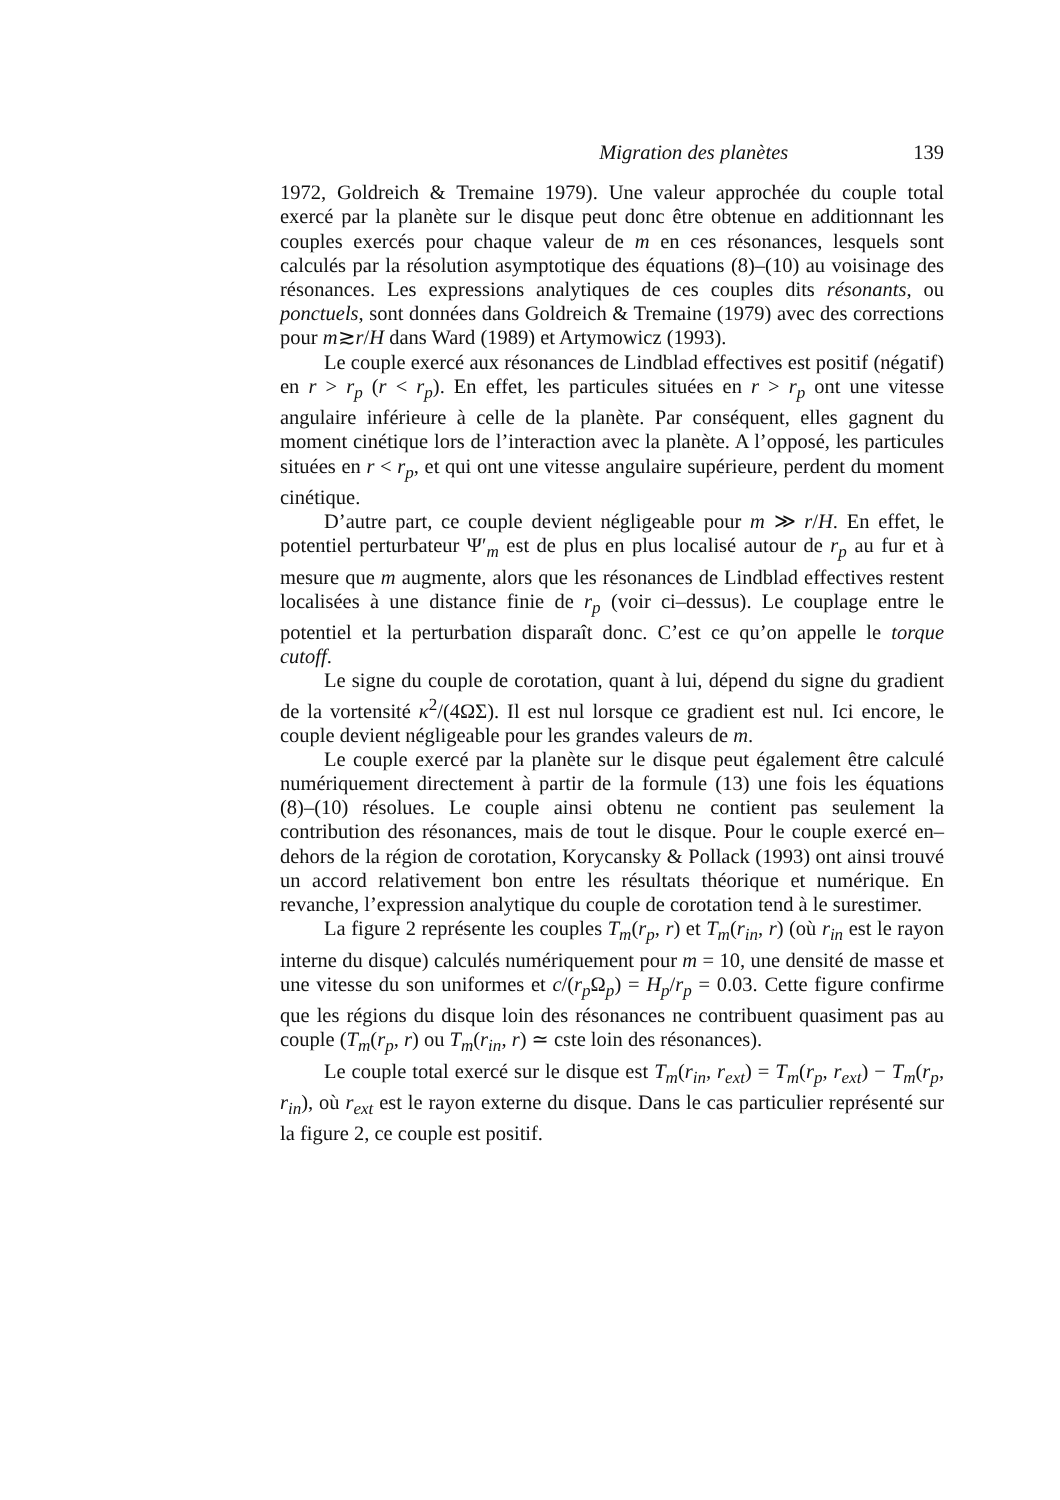Migration des planètes 139
1972, Goldreich & Tremaine 1979). Une valeur approchée du couple total exercé par la planète sur le disque peut donc être obtenue en additionnant les couples exercés pour chaque valeur de m en ces résonances, lesquels sont calculés par la résolution asymptotique des équations (8)–(10) au voisinage des résonances. Les expressions analytiques de ces couples dits résonants, ou ponctuels, sont données dans Goldreich & Tremaine (1979) avec des corrections pour m≳r/H dans Ward (1989) et Artymowicz (1993).
Le couple exercé aux résonances de Lindblad effectives est positif (négatif) en r > r<sub>p</sub> (r < r<sub>p</sub>). En effet, les particules situées en r > r<sub>p</sub> ont une vitesse angulaire inférieure à celle de la planète. Par conséquent, elles gagnent du moment cinétique lors de l’interaction avec la planète. A l’opposé, les particules situées en r < r<sub>p</sub>, et qui ont une vitesse angulaire supérieure, perdent du moment cinétique.
D’autre part, ce couple devient négligeable pour m ≫ r/H. En effet, le potentiel perturbateur Ψ′<sub>m</sub> est de plus en plus localisé autour de r<sub>p</sub> au fur et à mesure que m augmente, alors que les résonances de Lindblad effectives restent localisées à une distance finie de r<sub>p</sub> (voir ci–dessus). Le couplage entre le potentiel et la perturbation disparaît donc. C’est ce qu’on appelle le torque cutoff.
Le signe du couple de corotation, quant à lui, dépend du signe du gradient de la vortensité κ<sup>2</sup>/(4ΩΣ). Il est nul lorsque ce gradient est nul. Ici encore, le couple devient négligeable pour les grandes valeurs de m.
Le couple exercé par la planète sur le disque peut également être calculé numériquement directement à partir de la formule (13) une fois les équations (8)–(10) résolues. Le couple ainsi obtenu ne contient pas seulement la contribution des résonances, mais de tout le disque. Pour le couple exercé en–dehors de la région de corotation, Korycansky & Pollack (1993) ont ainsi trouvé un accord relativement bon entre les résultats théorique et numérique. En revanche, l’expression analytique du couple de corotation tend à le surestimer.
La figure 2 représente les couples T<sub>m</sub>(r<sub>p</sub>, r) et T<sub>m</sub>(r<sub>in</sub>, r) (où r<sub>in</sub> est le rayon interne du disque) calculés numériquement pour m = 10, une densité de masse et une vitesse du son uniformes et c/(r<sub>p</sub> Ω<sub>p</sub>) = H<sub>p</sub>/r<sub>p</sub> = 0.03. Cette figure confirme que les régions du disque loin des résonances ne contribuent quasiment pas au couple (T<sub>m</sub>(r<sub>p</sub>, r) ou T<sub>m</sub>(r<sub>in</sub>, r) ≃ cste loin des résonances).
Le couple total exercé sur le disque est T<sub>m</sub>(r<sub>in</sub>, r<sub>ext</sub>) = T<sub>m</sub>(r<sub>p</sub>, r<sub>ext</sub>) − T<sub>m</sub>(r<sub>p</sub>, r<sub>in</sub>), où r<sub>ext</sub> est le rayon externe du disque. Dans le cas particulier représenté sur la figure 2, ce couple est positif.